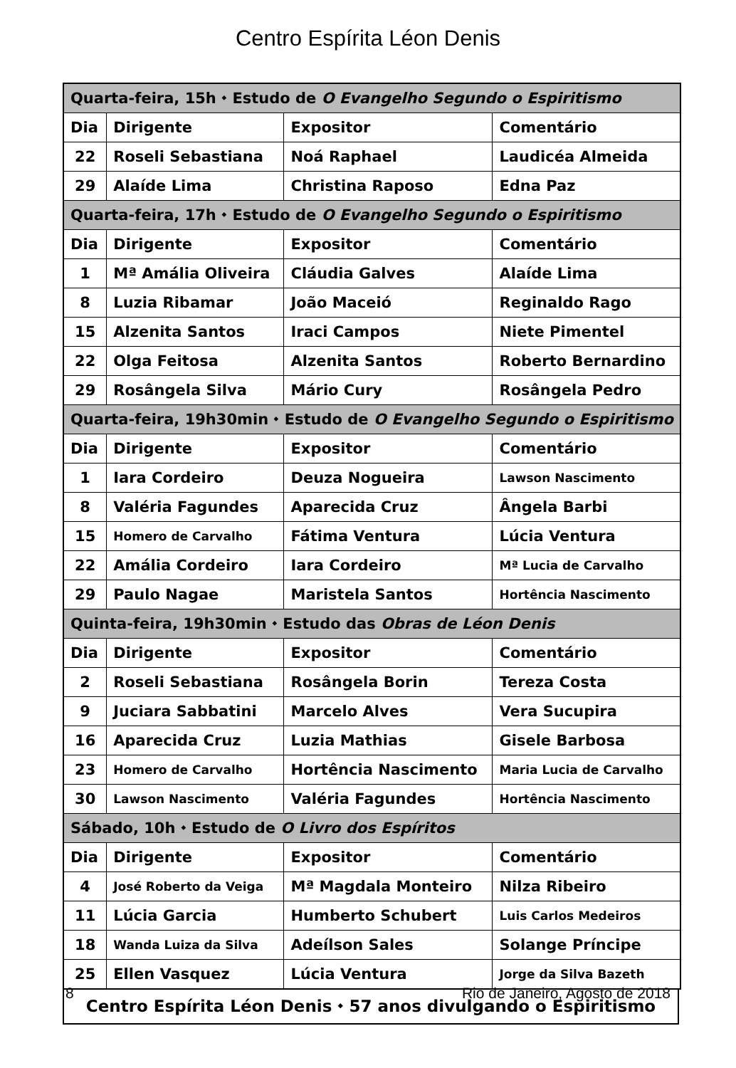Centro Espírita Léon Denis
| Quarta-feira, 15h ⬩ Estudo de O Evangelho Segundo o Espiritismo | | | |
| Dia | Dirigente | Expositor | Comentário |
| 22 | Roseli Sebastiana | Noá Raphael | Laudicéa Almeida |
| 29 | Alaíde Lima | Christina Raposo | Edna Paz |
| Quarta-feira, 17h ⬩ Estudo de O Evangelho Segundo o Espiritismo | | | |
| Dia | Dirigente | Expositor | Comentário |
| 1 | Mª Amália Oliveira | Cláudia Galves | Alaíde Lima |
| 8 | Luzia Ribamar | João Maceió | Reginaldo Rago |
| 15 | Alzenita Santos | Iraci Campos | Niete Pimentel |
| 22 | Olga Feitosa | Alzenita Santos | Roberto Bernardino |
| 29 | Rosângela Silva | Mário Cury | Rosângela Pedro |
| Quarta-feira, 19h30min ⬩ Estudo de O Evangelho Segundo o Espiritismo | | | |
| Dia | Dirigente | Expositor | Comentário |
| 1 | Iara Cordeiro | Deuza Nogueira | Lawson Nascimento |
| 8 | Valéria Fagundes | Aparecida Cruz | Ângela Barbi |
| 15 | Homero de Carvalho | Fátima Ventura | Lúcia Ventura |
| 22 | Amália Cordeiro | Iara Cordeiro | Mª Lucia de Carvalho |
| 29 | Paulo Nagae | Maristela Santos | Hortência Nascimento |
| Quinta-feira, 19h30min ⬩ Estudo das Obras de Léon Denis | | | |
| Dia | Dirigente | Expositor | Comentário |
| 2 | Roseli Sebastiana | Rosângela Borin | Tereza Costa |
| 9 | Juciara Sabbatini | Marcelo Alves | Vera Sucupira |
| 16 | Aparecida Cruz | Luzia Mathias | Gisele Barbosa |
| 23 | Homero de Carvalho | Hortência Nascimento | Maria Lucia de Carvalho |
| 30 | Lawson Nascimento | Valéria Fagundes | Hortência Nascimento |
| Sábado, 10h ⬩ Estudo de O Livro dos Espíritos | | | |
| Dia | Dirigente | Expositor | Comentário |
| 4 | José Roberto da Veiga | Mª Magdala Monteiro | Nilza Ribeiro |
| 11 | Lúcia Garcia | Humberto Schubert | Luis Carlos Medeiros |
| 18 | Wanda Luiza da Silva | Adeílson Sales | Solange Príncipe |
| 25 | Ellen Vasquez | Lúcia Ventura | Jorge da Silva Bazeth |
Centro Espírita Léon Denis ⬩ 57 anos divulgando o Espiritismo
8 Rio de Janeiro, Agosto de 2018